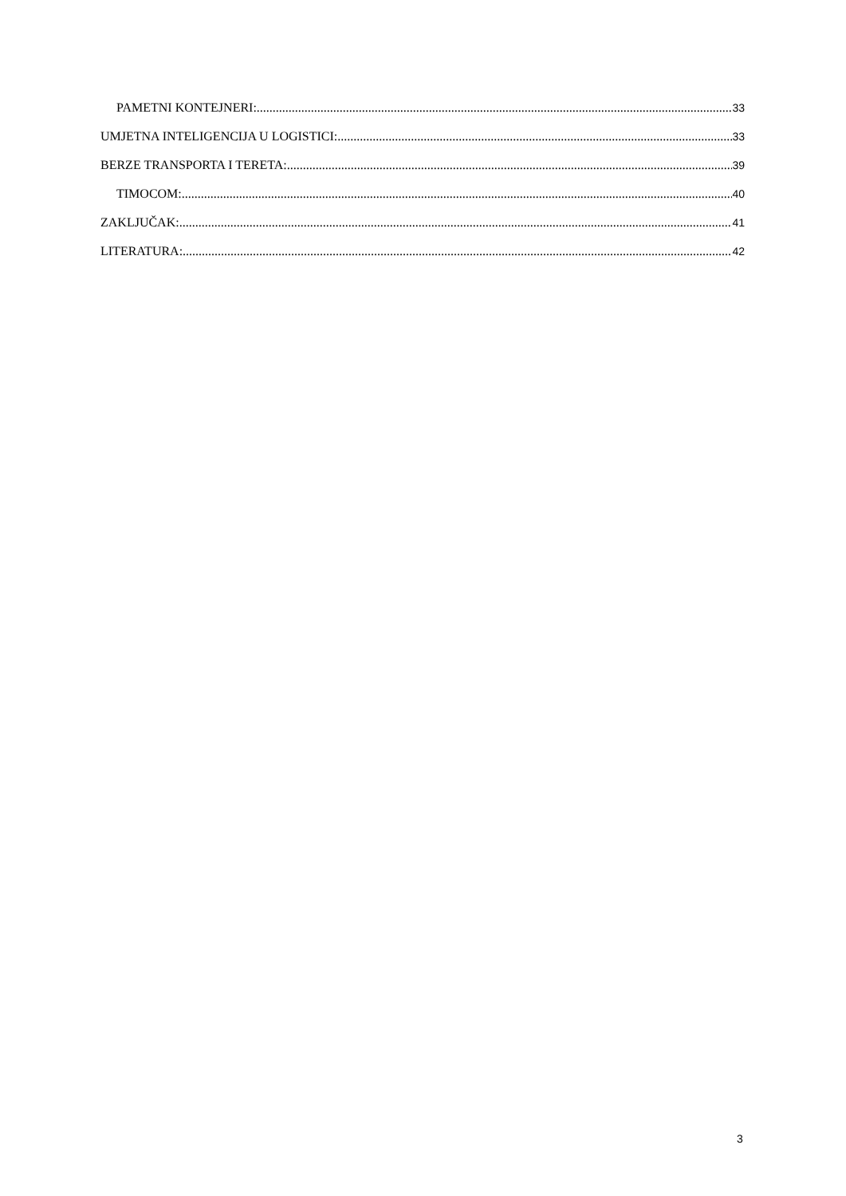PAMETNI KONTEJNERI: 33
UMJETNA INTELIGENCIJA U LOGISTICI: 33
BERZE TRANSPORTA I TERETA: 39
TIMOCOM: 40
ZAKLJUČAK: 41
LITERATURA: 42
3